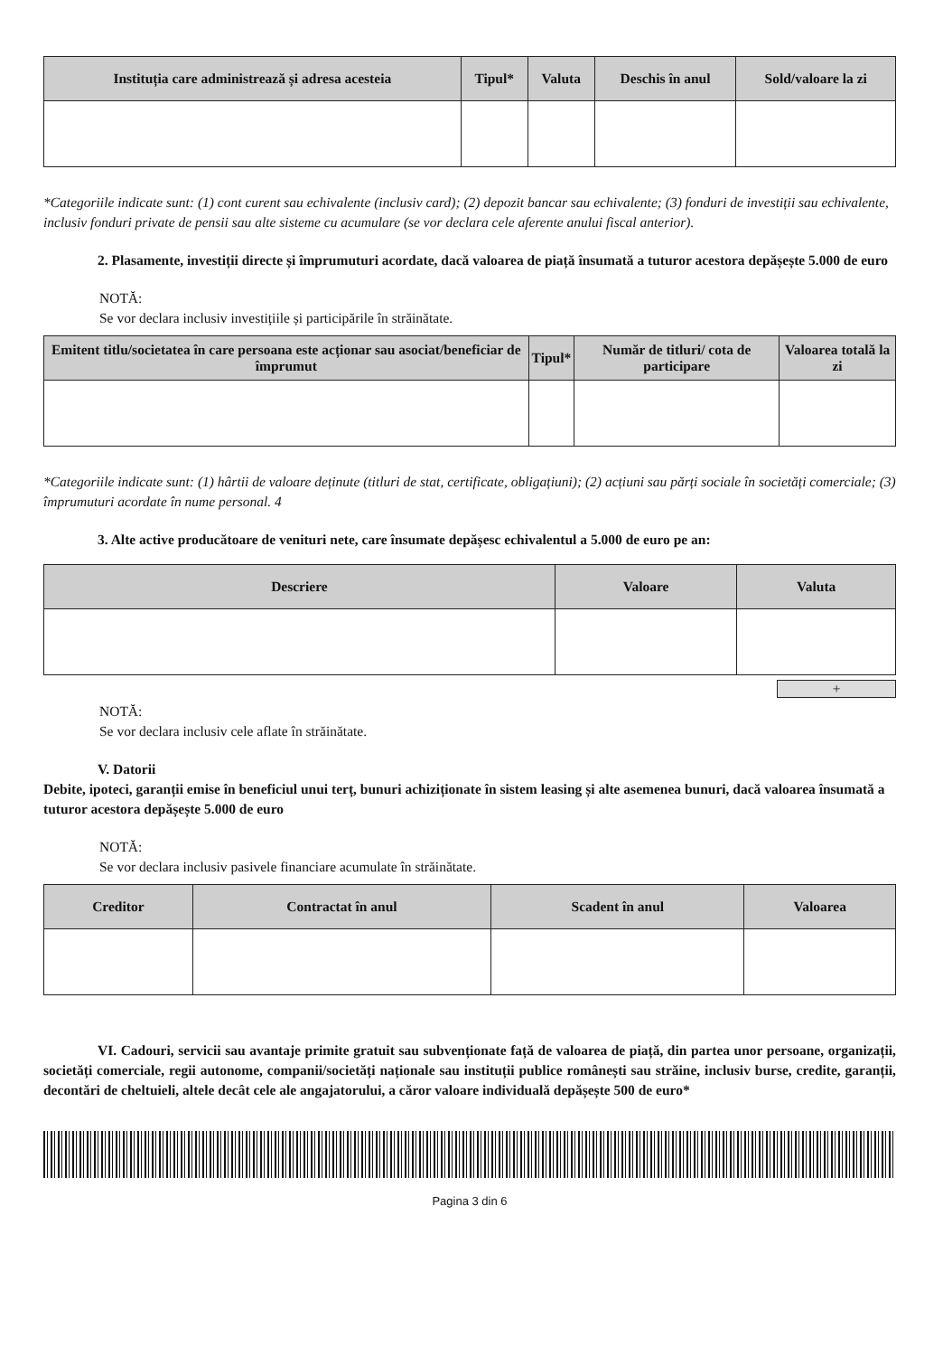| Instituția care administrează și adresa acesteia | Tipul* | Valuta | Deschis în anul | Sold/valoare la zi |
| --- | --- | --- | --- | --- |
*Categoriile indicate sunt: (1) cont curent sau echivalente (inclusiv card); (2) depozit bancar sau echivalente; (3) fonduri de investiții sau echivalente, inclusiv fonduri private de pensii sau alte sisteme cu acumulare (se vor declara cele aferente anului fiscal anterior).
2. Plasamente, investiții directe și împrumuturi acordate, dacă valoarea de piață însumată a tuturor acestora depășește 5.000 de euro
NOTĂ:
Se vor declara inclusiv investițiile și participările în străinătate.
| Emitent titlu/societatea în care persoana este acționar sau asociat/beneficiar de împrumut | Tipul* | Număr de titluri/ cota de participare | Valoarea totală la zi |
| --- | --- | --- | --- |
*Categoriile indicate sunt: (1) hârtii de valoare deținute (titluri de stat, certificate, obligațiuni); (2) acțiuni sau părți sociale în societăți comerciale; (3) împrumuturi acordate în nume personal. 4
3. Alte active producătoare de venituri nete, care însumate depășesc echivalentul a 5.000 de euro pe an:
| Descriere | Valoare | Valuta |
| --- | --- | --- |
+
NOTĂ:
Se vor declara inclusiv cele aflate în străinătate.
V. Datorii
Debite, ipoteci, garanții emise în beneficiul unui terț, bunuri achiziționate în sistem leasing și alte asemenea bunuri, dacă valoarea însumată a tuturor acestora depășește 5.000 de euro
NOTĂ:
Se vor declara inclusiv pasivele financiare acumulate în străinătate.
| Creditor | Contractat în anul | Scadent în anul | Valoarea |
| --- | --- | --- | --- |
VI. Cadouri, servicii sau avantaje primite gratuit sau subvenționate față de valoarea de piață, din partea unor persoane, organizații, societăți comerciale, regii autonome, companii/societăți naționale sau instituții publice românești sau străine, inclusiv burse, credite, garanții, decontări de cheltuieli, altele decât cele ale angajatorului, a căror valoare individuală depășește 500 de euro*
Pagina 3 din 6